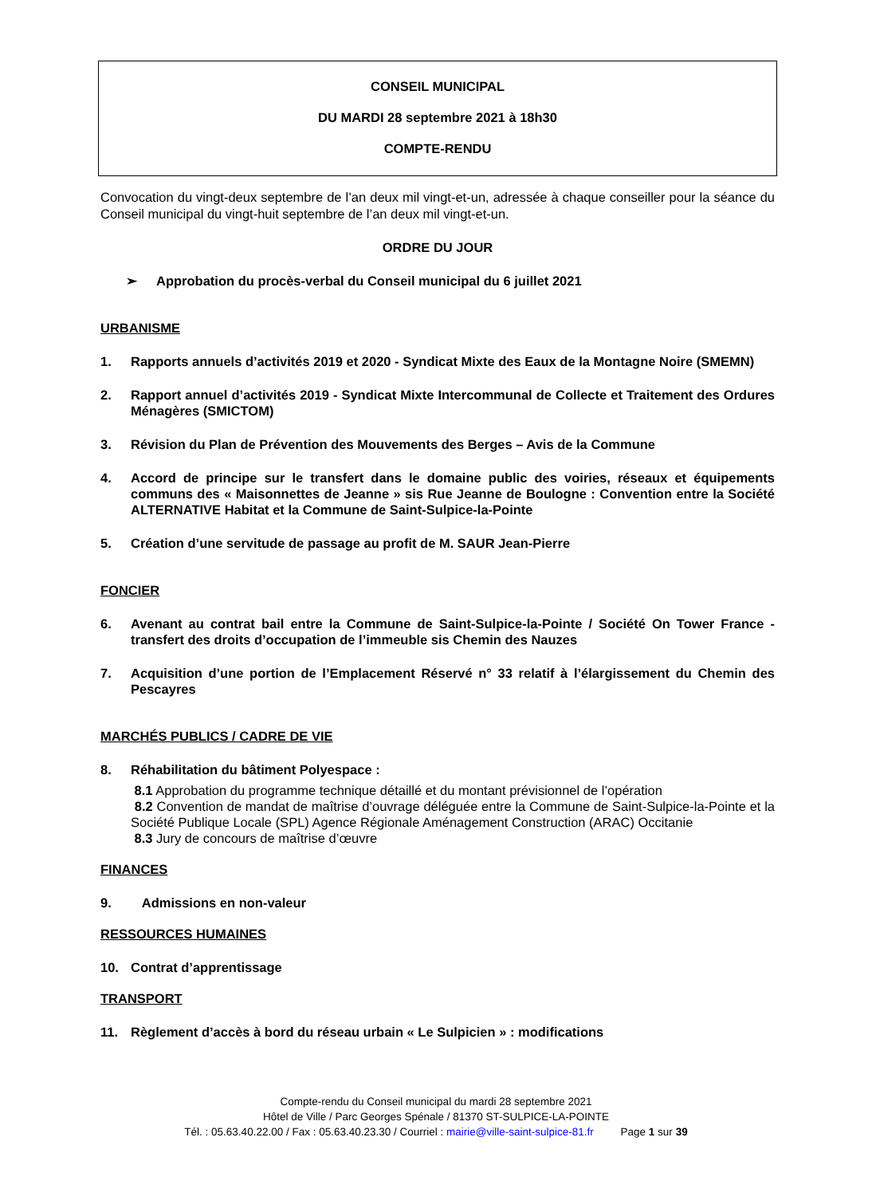CONSEIL MUNICIPAL
DU MARDI 28 septembre 2021 à 18h30
COMPTE-RENDU
Convocation du vingt-deux septembre de l’an deux mil vingt-et-un, adressée à chaque conseiller pour la séance du Conseil municipal du vingt-huit septembre de l’an deux mil vingt-et-un.
ORDRE DU JOUR
➢ Approbation du procès-verbal du Conseil municipal du 6 juillet 2021
URBANISME
1. Rapports annuels d’activités 2019 et 2020 - Syndicat Mixte des Eaux de la Montagne Noire (SMEMN)
2. Rapport annuel d’activités 2019 - Syndicat Mixte Intercommunal de Collecte et Traitement des Ordures Ménagères (SMICTOM)
3. Révision du Plan de Prévention des Mouvements des Berges – Avis de la Commune
4. Accord de principe sur le transfert dans le domaine public des voiries, réseaux et équipements communs des « Maisonnettes de Jeanne » sis Rue Jeanne de Boulogne : Convention entre la Société ALTERNATIVE Habitat et la Commune de Saint-Sulpice-la-Pointe
5. Création d’une servitude de passage au profit de M. SAUR Jean-Pierre
FONCIER
6. Avenant au contrat bail entre la Commune de Saint-Sulpice-la-Pointe / Société On Tower France - transfert des droits d’occupation de l’immeuble sis Chemin des Nauzes
7. Acquisition d’une portion de l’Emplacement Réservé n° 33 relatif à l’élargissement du Chemin des Pescayres
MARCHÉS PUBLICS / CADRE DE VIE
8. Réhabilitation du bâtiment Polyespace :
8.1 Approbation du programme technique détaillé et du montant prévisionnel de l’opération
8.2 Convention de mandat de maîtrise d’ouvrage déléguée entre la Commune de Saint-Sulpice-la-Pointe et la Société Publique Locale (SPL) Agence Régionale Aménagement Construction (ARAC) Occitanie
8.3 Jury de concours de maîtrise d’œuvre
FINANCES
9. Admissions en non-valeur
RESSOURCES HUMAINES
10. Contrat d’apprentissage
TRANSPORT
11. Règlement d’accès à bord du réseau urbain « Le Sulpicien » : modifications
Compte-rendu du Conseil municipal du mardi 28 septembre 2021
Hôtel de Ville / Parc Georges Spénale / 81370 ST-SULPICE-LA-POINTE
Tél. : 05.63.40.22.00 / Fax : 05.63.40.23.30 / Courriel : mairie@ville-saint-sulpice-81.fr Page 1 sur 39